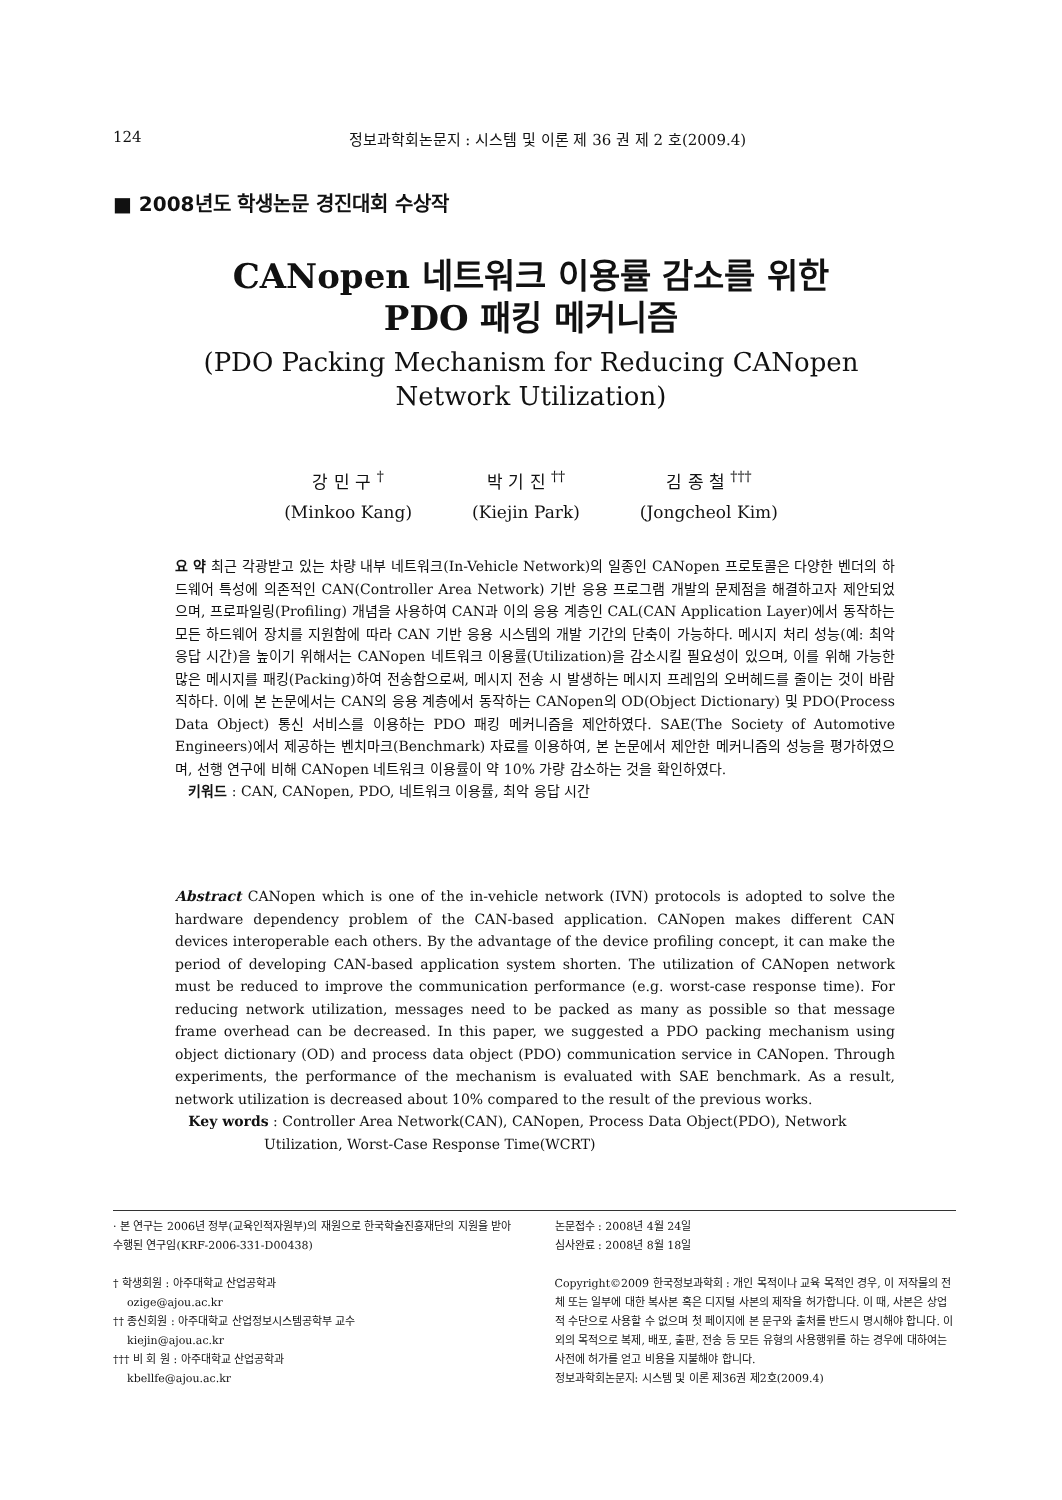124 정보과학회논문지 : 시스템 및 이론 제 36 권 제 2 호(2009.4)
■ 2008년도 학생논문 경진대회 수상작
CANopen 네트워크 이용률 감소를 위한
PDO 패킹 메커니즘
(PDO Packing Mechanism for Reducing CANopen
Network Utilization)
강 민 구 <sup>†</sup>
(Minkoo Kang)
박 기 진 <sup>††</sup>
(Kiejin Park)
김 종 철 <sup>†††</sup>
(Jongcheol Kim)
요 약 최근 각광받고 있는 차량 내부 네트워크(In-Vehicle Network)의 일종인 CANopen 프로토콜은 다양한 벤더의 하드웨어 특성에 의존적인 CAN(Controller Area Network) 기반 응용 프로그램 개발의 문제점을 해결하고자 제안되었으며, 프로파일링(Profiling) 개념을 사용하여 CAN과 이의 응용 계층인 CAL(CAN Application Layer)에서 동작하는 모든 하드웨어 장치를 지원함에 따라 CAN 기반 응용 시스템의 개발 기간의 단축이 가능하다. 메시지 처리 성능(예: 최악 응답 시간)을 높이기 위해서는 CANopen 네트워크 이용률(Utilization)을 감소시킬 필요성이 있으며, 이를 위해 가능한 많은 메시지를 패킹(Packing)하여 전송함으로써, 메시지 전송 시 발생하는 메시지 프레임의 오버헤드를 줄이는 것이 바람직하다. 이에 본 논문에서는 CAN의 응용 계층에서 동작하는 CANopen의 OD(Object Dictionary) 및 PDO(Process Data Object) 통신 서비스를 이용하는 PDO 패킹 메커니즘을 제안하였다. SAE(The Society of Automotive Engineers)에서 제공하는 벤치마크(Benchmark) 자료를 이용하여, 본 논문에서 제안한 메커니즘의 성능을 평가하였으며, 선행 연구에 비해 CANopen 네트워크 이용률이 약 10% 가량 감소하는 것을 확인하였다.
키워드 : CAN, CANopen, PDO, 네트워크 이용률, 최악 응답 시간
Abstract CANopen which is one of the in-vehicle network (IVN) protocols is adopted to solve the hardware dependency problem of the CAN-based application. CANopen makes different CAN devices interoperable each others. By the advantage of the device profiling concept, it can make the period of developing CAN-based application system shorten. The utilization of CANopen network must be reduced to improve the communication performance (e.g. worst-case response time). For reducing network utilization, messages need to be packed as many as possible so that message frame overhead can be decreased. In this paper, we suggested a PDO packing mechanism using object dictionary (OD) and process data object (PDO) communication service in CANopen. Through experiments, the performance of the mechanism is evaluated with SAE benchmark. As a result, network utilization is decreased about 10% compared to the result of the previous works.
Key words : Controller Area Network(CAN), CANopen, Process Data Object(PDO), Network
Utilization, Worst-Case Response Time(WCRT)
· 본 연구는 2006년 정부(교육인적자원부)의 재원으로 한국학술진흥재단의 지원을 받아 수행된 연구임(KRF-2006-331-D00438)
† 학생회원 : 아주대학교 산업공학과
ozige@ajou.ac.kr
†† 종신회원 : 아주대학교 산업정보시스템공학부 교수
kiejin@ajou.ac.kr
††† 비 회 원 : 아주대학교 산업공학과
kbellfe@ajou.ac.kr
논문접수 : 2008년 4월 24일
심사완료 : 2008년 8월 18일
Copyright©2009 한국정보과학회 : 개인 목적이나 교육 목적인 경우, 이 저작물의 전체 또는 일부에 대한 복사본 혹은 디지털 사본의 제작을 허가합니다. 이 때, 사본은 상업적 수단으로 사용할 수 없으며 첫 페이지에 본 문구와 출처를 반드시 명시해야 합니다. 이 외의 목적으로 복제, 배포, 출판, 전송 등 모든 유형의 사용행위를 하는 경우에 대하여는 사전에 허가를 얻고 비용을 지불해야 합니다.
정보과학회논문지: 시스템 및 이론 제36권 제2호(2009.4)